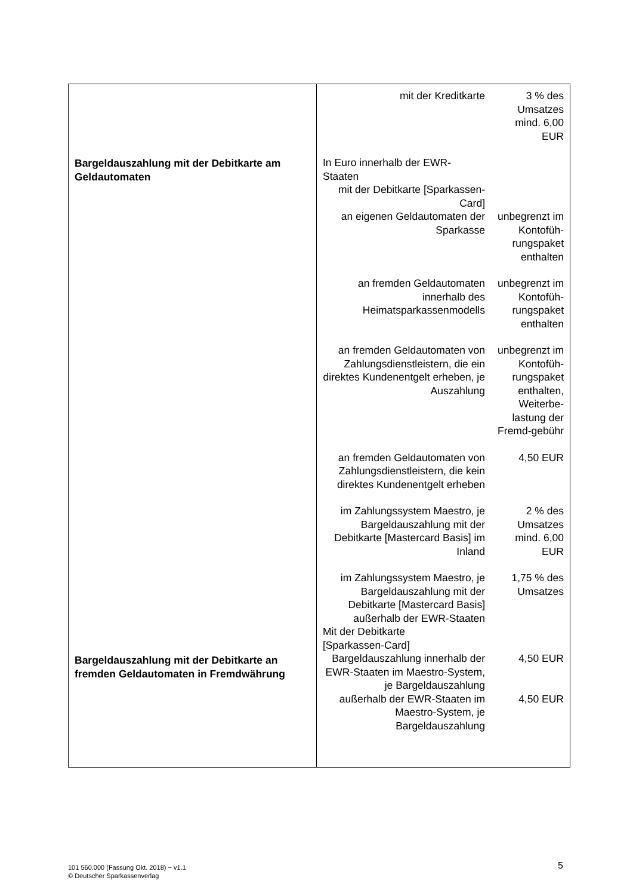| Bargeldauszahlung mit der Debitkarte am Geldautomaten Bargeldauszahlung mit der Debitkarte an fremden Geldautomaten in Fremdwährung | / mit der Kreditkarte / 3 % des Umsatzes mind. 6,00 EUR / / In Euro innerhalb der EWR- Staaten / / / mit der Debitkarte [Sparkassen-Card] / / / an eigenen Geldautomaten der Sparkasse / unbegrenzt im Kontofüh-rungspaket enthalten / / an fremden Geldautomaten innerhalb des Heimatsparkassenmodells / unbegrenzt im Kontofüh-rungspaket enthalten / / an fremden Geldautomaten von Zahlungsdienstleistern, die ein direktes Kundenentgelt erheben, je Auszahlung / unbegrenzt im Kontofüh-rungspaket enthalten, Weiterbe-lastung der Fremd-gebühr / / an fremden Geldautomaten von Zahlungsdienstleistern, die kein direktes Kundenentgelt erheben / 4,50 EUR / / im Zahlungssystem Maestro, je Bargeldauszahlung mit der Debitkarte [Mastercard Basis] im Inland / 2 % des Umsatzes mind. 6,00 EUR / / im Zahlungssystem Maestro, je Bargeldauszahlung mit der Debitkarte [Mastercard Basis] außerhalb der EWR-Staaten / 1,75 % des Umsatzes / / Mit der Debitkarte [Sparkassen-Card] / / / Bargeldauszahlung innerhalb der EWR-Staaten im Maestro-System, je Bargeldauszahlung / 4,50 EUR / / außerhalb der EWR-Staaten im Maestro-System, je Bargeldauszahlung / 4,50 EUR / |
101 560.000 (Fassung Okt. 2018) − v1.1
© Deutscher Sparkassenverlag
5